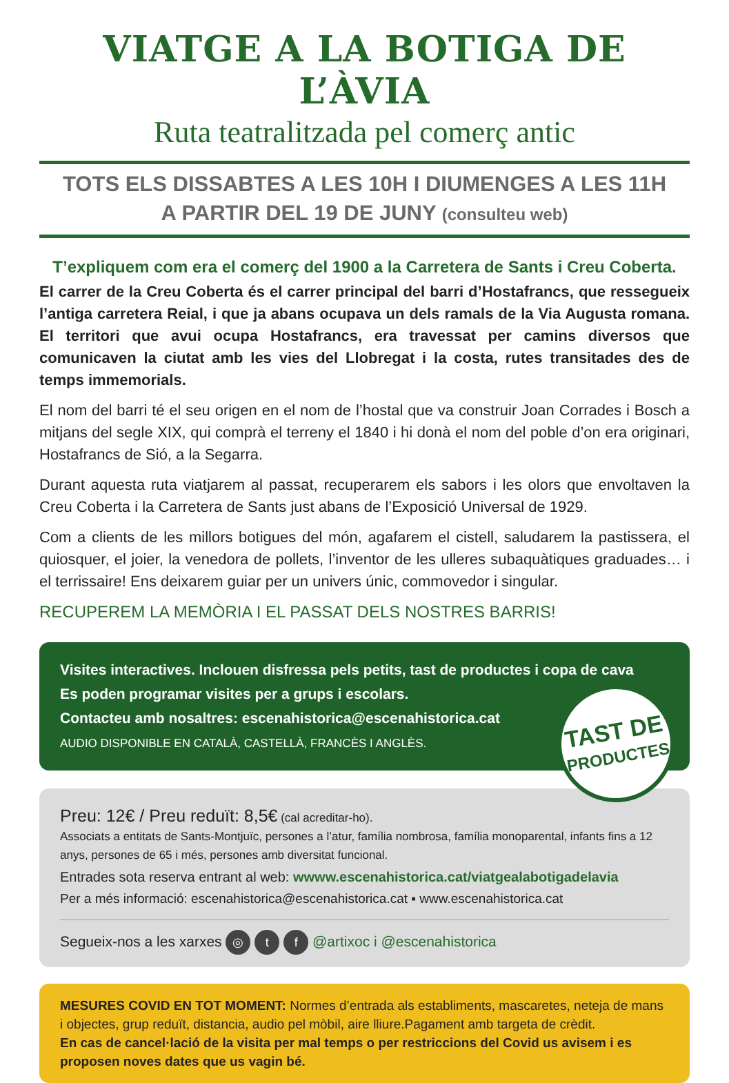VIATGE A LA BOTIGA DE L’ÀVIA
Ruta teatralitzada pel comerç antic
TOTS ELS DISSABTES A LES 10H I DIUMENGES A LES 11H
A PARTIR DEL 19 DE JUNY (consulteu web)
T’expliquem com era el comerç del 1900 a la Carretera de Sants i Creu Coberta.
El carrer de la Creu Coberta és el carrer principal del barri d’Hostafrancs, que ressegueix l’antiga carretera Reial, i que ja abans ocupava un dels ramals de la Via Augusta romana. El territori que avui ocupa Hostafrancs, era travessat per camins diversos que comunicaven la ciutat amb les vies del Llobregat i la costa, rutes transitades des de temps immemorials.
El nom del barri té el seu origen en el nom de l’hostal que va construir Joan Corrades i Bosch a mitjans del segle XIX, qui comprà el terreny el 1840 i hi donà el nom del poble d’on era originari, Hostafrancs de Sió, a la Segarra.
Durant aquesta ruta viatjarem al passat, recuperarem els sabors i les olors que envoltaven la Creu Coberta i la Carretera de Sants just abans de l’Exposició Universal de 1929.
Com a clients de les millors botigues del món, agafarem el cistell, saludarem la pastissera, el quiosquer, el joier, la venedora de pollets, l’inventor de les ulleres subaquàtiques graduades… i el terrissaire! Ens deixarem guiar per un univers únic, commovedor i singular.
RECUPEREM LA MEMÒRIA I EL PASSAT DELS NOSTRES BARRIS!
Visites interactives. Inclouen disfressa pels petits, tast de productes i copa de cava
Es poden programar visites per a grups i escolars.
Contacteu amb nosaltres: escenahistorica@escenahistorica.cat
AUDIO DISPONIBLE EN CATALÀ, CASTELLÀ, FRANCÈS I ANGLÈS.
TAST DE
PRODUCTES
Preu: 12€ / Preu reduït: 8,5€ (cal acreditar-ho).
Associats a entitats de Sants-Montjuïc, persones a l’atur, família nombrosa, família monoparental, infants fins a 12 anys, persones de 65 i més, persones amb diversitat funcional.
Entrades sota reserva entrant al web: wwww.escenahistorica.cat/viatgealabotigadelavia
Per a més informació: escenahistorica@escenahistorica.cat ▪ www.escenahistorica.cat
Segueix-nos a les xarxes ◎ t f @artixoc i @escenahistorica
MESURES COVID EN TOT MOMENT: Normes d’entrada als establiments, mascaretes, neteja de mans i objectes, grup reduït, distancia, audio pel mòbil, aire lliure.Pagament amb targeta de crèdit.
En cas de cancel·lació de la visita per mal temps o per restriccions del Covid us avisem i es proposen noves dates que us vagin bé.